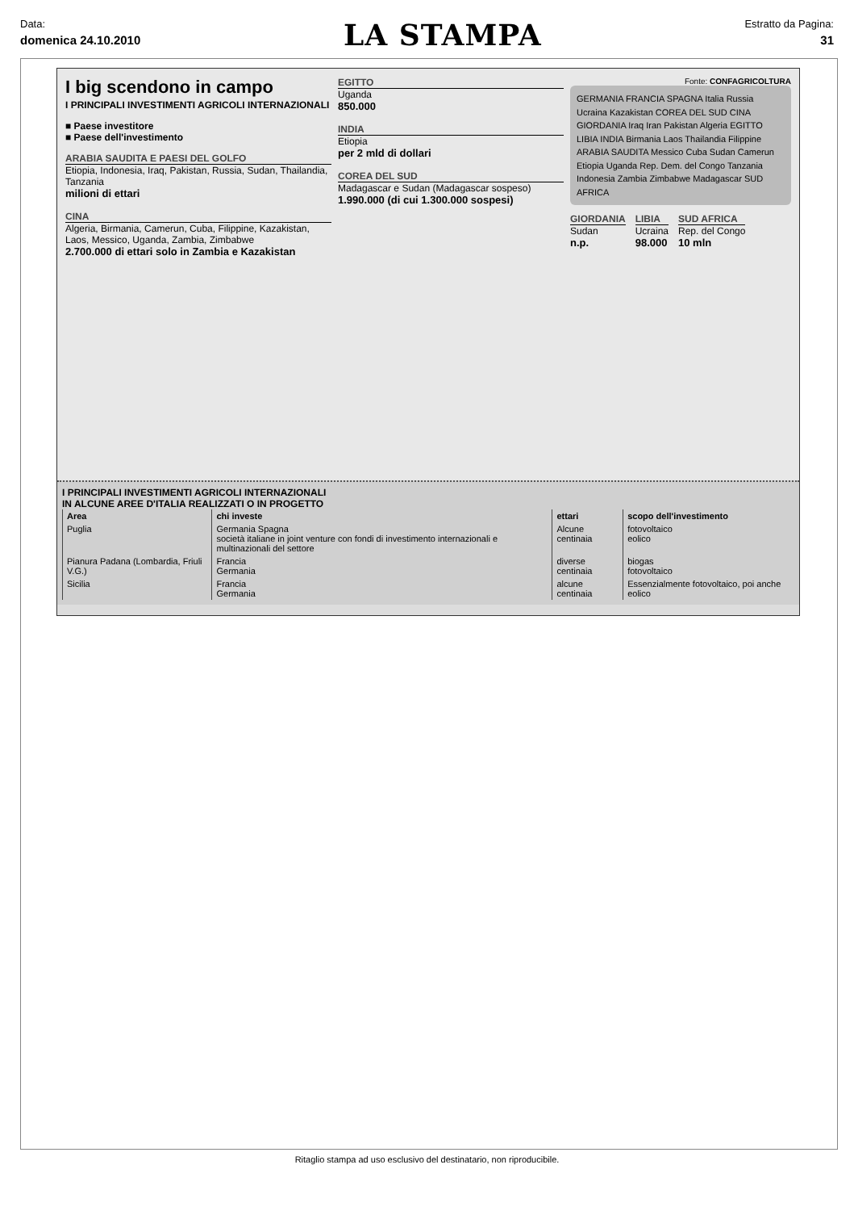Data:
domenica 24.10.2010
LA STAMPA
Estratto da Pagina:
31
I big scendono in campo
I PRINCIPALI INVESTIMENTI AGRICOLI INTERNAZIONALI
■ Paese investitore
■ Paese dell'investimento
ARABIA SAUDITA E PAESI DEL GOLFO
Etiopia, Indonesia, Iraq, Pakistan, Russia, Sudan, Thailandia, Tanzania
milioni di ettari
CINA
Algeria, Birmania, Camerun, Cuba, Filippine, Kazakistan, Laos, Messico, Uganda, Zambia, Zimbabwe
2.700.000 di ettari solo in Zambia e Kazakistan
EGITTO
Uganda
850.000
INDIA
Etiopia
per 2 mld di dollari
COREA DEL SUD
Madagascar e Sudan (Madagascar sospeso)
1.990.000 (di cui 1.300.000 sospesi)
Fonte: CONFAGRICOLTURA
GERMANIA FRANCIA SPAGNA Italia Russia Ucraina Kazakistan COREA DEL SUD CINA GIORDANIA Iraq Iran Pakistan Algeria EGITTO LIBIA INDIA Birmania Laos Thailandia Filippine ARABIA SAUDITA Messico Cuba Sudan Camerun Etiopia Uganda Rep. Dem. del Congo Tanzania Indonesia Zambia Zimbabwe Madagascar SUD AFRICA
GIORDANIA
Sudan
n.p.
LIBIA
Ucraina
98.000
SUD AFRICA
Rep. del Congo
10 mln
I PRINCIPALI INVESTIMENTI AGRICOLI INTERNAZIONALI
IN ALCUNE AREE D'ITALIA REALIZZATI O IN PROGETTO
| Area | chi investe | ettari | scopo dell'investimento |
| --- | --- | --- | --- |
| Puglia | Germania Spagna società italiane in joint venture con fondi di investimento internazionali e multinazionali del settore | Alcune centinaia | fotovoltaico eolico |
| Pianura Padana (Lombardia, Friuli V.G.) | Francia Germania | diverse centinaia | biogas fotovoltaico |
| Sicilia | Francia Germania | alcune centinaia | Essenzialmente fotovoltaico, poi anche eolico |
Ritaglio stampa ad uso esclusivo del destinatario, non riproducibile.